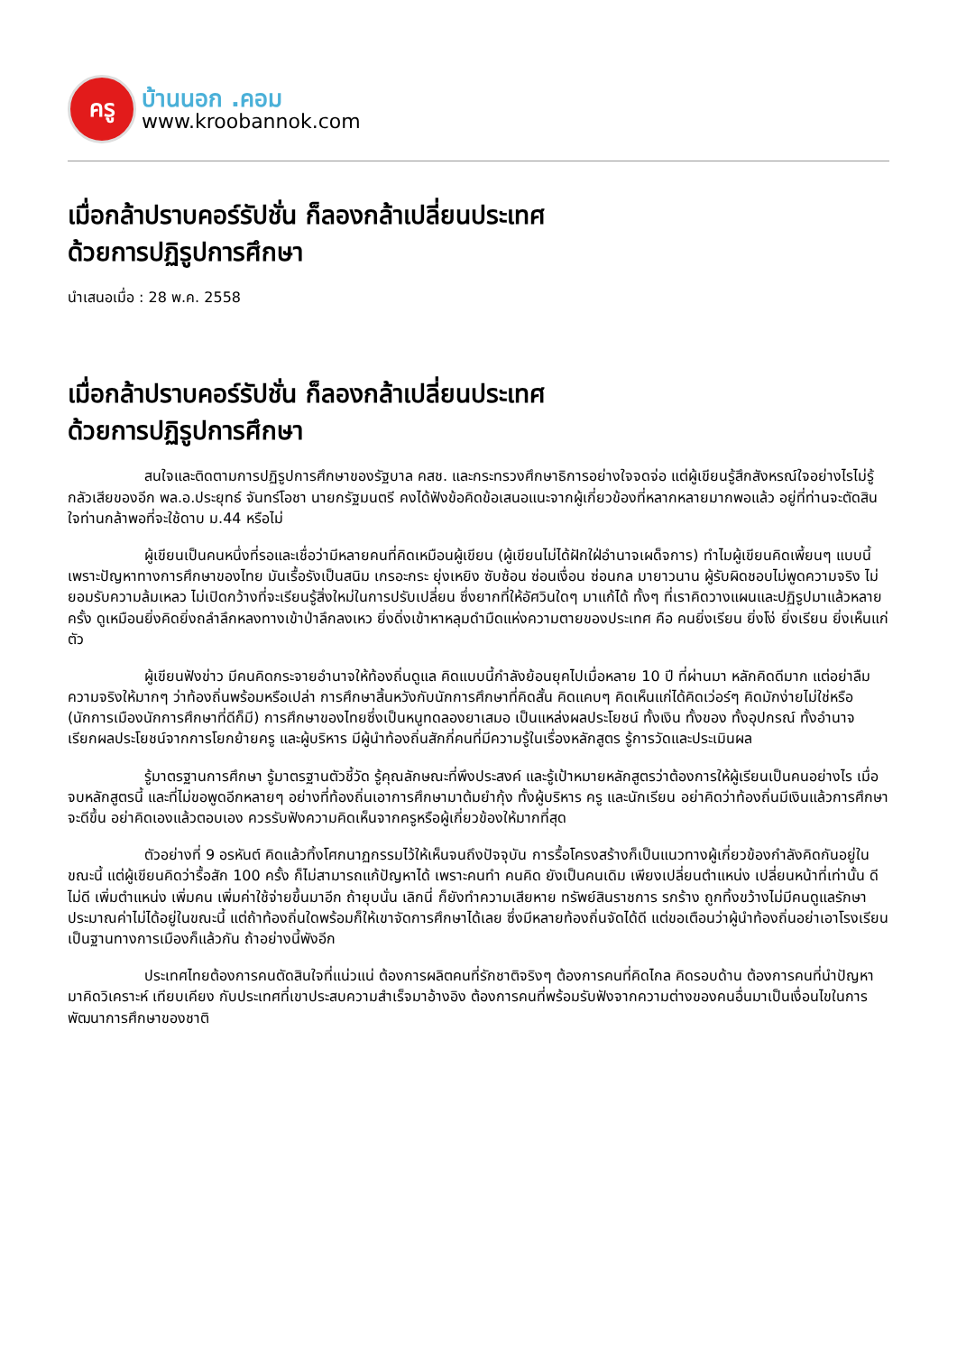ครู
บ้านนอก .คอม
www.kroobannok.com
เมื่อกล้าปราบคอร์รัปชั่น ก็ลองกล้าเปลี่ยนประเทศ
ด้วยการปฏิรูปการศึกษา
นำเสนอเมื่อ : 28 พ.ค. 2558
เมื่อกล้าปราบคอร์รัปชั่น ก็ลองกล้าเปลี่ยนประเทศ
ด้วยการปฏิรูปการศึกษา
สนใจและติดตามการปฏิรูปการศึกษาของรัฐบาล คสช. และกระทรวงศึกษาธิการอย่างใจจดจ่อ แต่ผู้เขียนรู้สึกสังหรณ์ใจอย่างไรไม่รู้ กลัวเสียของอีก พล.อ.ประยุทธ์ จันทร์โอชา นายกรัฐมนตรี คงได้ฟังข้อคิดข้อเสนอแนะจากผู้เกี่ยวข้องที่หลากหลายมากพอแล้ว อยู่ที่ท่านจะตัดสินใจท่านกล้าพอที่จะใช้ดาบ ม.44 หรือไม่
ผู้เขียนเป็นคนหนึ่งที่รอและเชื่อว่ามีหลายคนที่คิดเหมือนผู้เขียน (ผู้เขียนไม่ได้ฝักใฝ่อำนาจเผด็จการ) ทำไมผู้เขียนคิดเพี้ยนๆ แบบนี้ เพราะปัญหาทางการศึกษาของไทย มันเรื้อรังเป็นสนิม เกรอะกระ ยุ่งเหยิง ซับซ้อน ซ่อนเงื่อน ซ่อนกล มายาวนาน ผู้รับผิดชอบไม่พูดความจริง ไม่ยอมรับความล้มเหลว ไม่เปิดกว้างที่จะเรียนรู้สิ่งใหม่ในการปรับเปลี่ยน ซึ่งยากที่ให้อัศวินใดๆ มาแก้ได้ ทั้งๆ ที่เราคิดวางแผนและปฏิรูปมาแล้วหลายครั้ง ดูเหมือนยิ่งคิดยิ่งถลำลึกหลงทางเข้าป่าลึกลงเหว ยิ่งดิ่งเข้าหาหลุมดำมืดแห่งความตายของประเทศ คือ คนยิ่งเรียน ยิ่งโง่ ยิ่งเรียน ยิ่งเห็นแก่ตัว
ผู้เขียนฟังข่าว มีคนคิดกระจายอำนาจให้ท้องถิ่นดูแล คิดแบบนี้กำลังย้อนยุคไปเมื่อหลาย 10 ปี ที่ผ่านมา หลักคิดดีมาก แต่อย่าลืมความจริงให้มากๆ ว่าท้องถิ่นพร้อมหรือเปล่า การศึกษาสิ้นหวังกับนักการศึกษาที่คิดสั้น คิดแคบๆ คิดเห็นแก่ได้คิดเว่อร์ๆ คิดมักง่ายไม่ใช่หรือ (นักการเมืองนักการศึกษาที่ดีก็มี) การศึกษาของไทยซึ่งเป็นหนูทดลองยาเสมอ เป็นแหล่งผลประโยชน์ ทั้งเงิน ทั้งของ ทั้งอุปกรณ์ ทั้งอำนาจ เรียกผลประโยชน์จากการโยกย้ายครู และผู้บริหาร มีผู้นำท้องถิ่นสักกี่คนที่มีความรู้ในเรื่องหลักสูตร รู้การวัดและประเมินผล
รู้มาตรฐานการศึกษา รู้มาตรฐานตัวชี้วัด รู้คุณลักษณะที่พึงประสงค์ และรู้เป้าหมายหลักสูตรว่าต้องการให้ผู้เรียนเป็นคนอย่างไร เมื่อจบหลักสูตรนี้ และที่ไม่ขอพูดอีกหลายๆ อย่างที่ท้องถิ่นเอาการศึกษามาต้มยำกุ้ง ทั้งผู้บริหาร ครู และนักเรียน อย่าคิดว่าท้องถิ่นมีเงินแล้วการศึกษาจะดีขึ้น อย่าคิดเองแล้วตอบเอง ควรรับฟังความคิดเห็นจากครูหรือผู้เกี่ยวข้องให้มากที่สุด
ตัวอย่างที่ 9 อรหันต์ คิดแล้วทิ้งโศกนาฏกรรมไว้ให้เห็นจนถึงปัจจุบัน การรื้อโครงสร้างก็เป็นแนวทางผู้เกี่ยวข้องกำลังคิดกันอยู่ในขณะนี้ แต่ผู้เขียนคิดว่ารื้อสัก 100 ครั้ง ก็ไม่สามารถแก้ปัญหาได้ เพราะคนทำ คนคิด ยังเป็นคนเดิม เพียงเปลี่ยนตำแหน่ง เปลี่ยนหน้าที่เท่านั้น ดีไม่ดี เพิ่มตำแหน่ง เพิ่มคน เพิ่มค่าใช้จ่ายขึ้นมาอีก ถ้ายุบนั่น เลิกนี่ ก็ยังทำความเสียหาย ทรัพย์สินราชการ รกร้าง ถูกทิ้งขว้างไม่มีคนดูแลรักษา ประมาณค่าไม่ได้อยู่ในขณะนี้ แต่ถ้าท้องถิ่นใดพร้อมก็ให้เขาจัดการศึกษาได้เลย ซึ่งมีหลายท้องถิ่นจัดได้ดี แต่ขอเตือนว่าผู้นำท้องถิ่นอย่าเอาโรงเรียนเป็นฐานทางการเมืองก็แล้วกัน ถ้าอย่างนี้พังอีก
ประเทศไทยต้องการคนตัดสินใจที่แน่วแน่ ต้องการผลิตคนที่รักชาติจริงๆ ต้องการคนที่คิดไกล คิดรอบด้าน ต้องการคนที่นำปัญหามาคิดวิเคราะห์ เทียบเคียง กับประเทศที่เขาประสบความสำเร็จมาอ้างอิง ต้องการคนที่พร้อมรับฟังจากความต่างของคนอื่นมาเป็นเงื่อนไขในการพัฒนาการศึกษาของชาติ